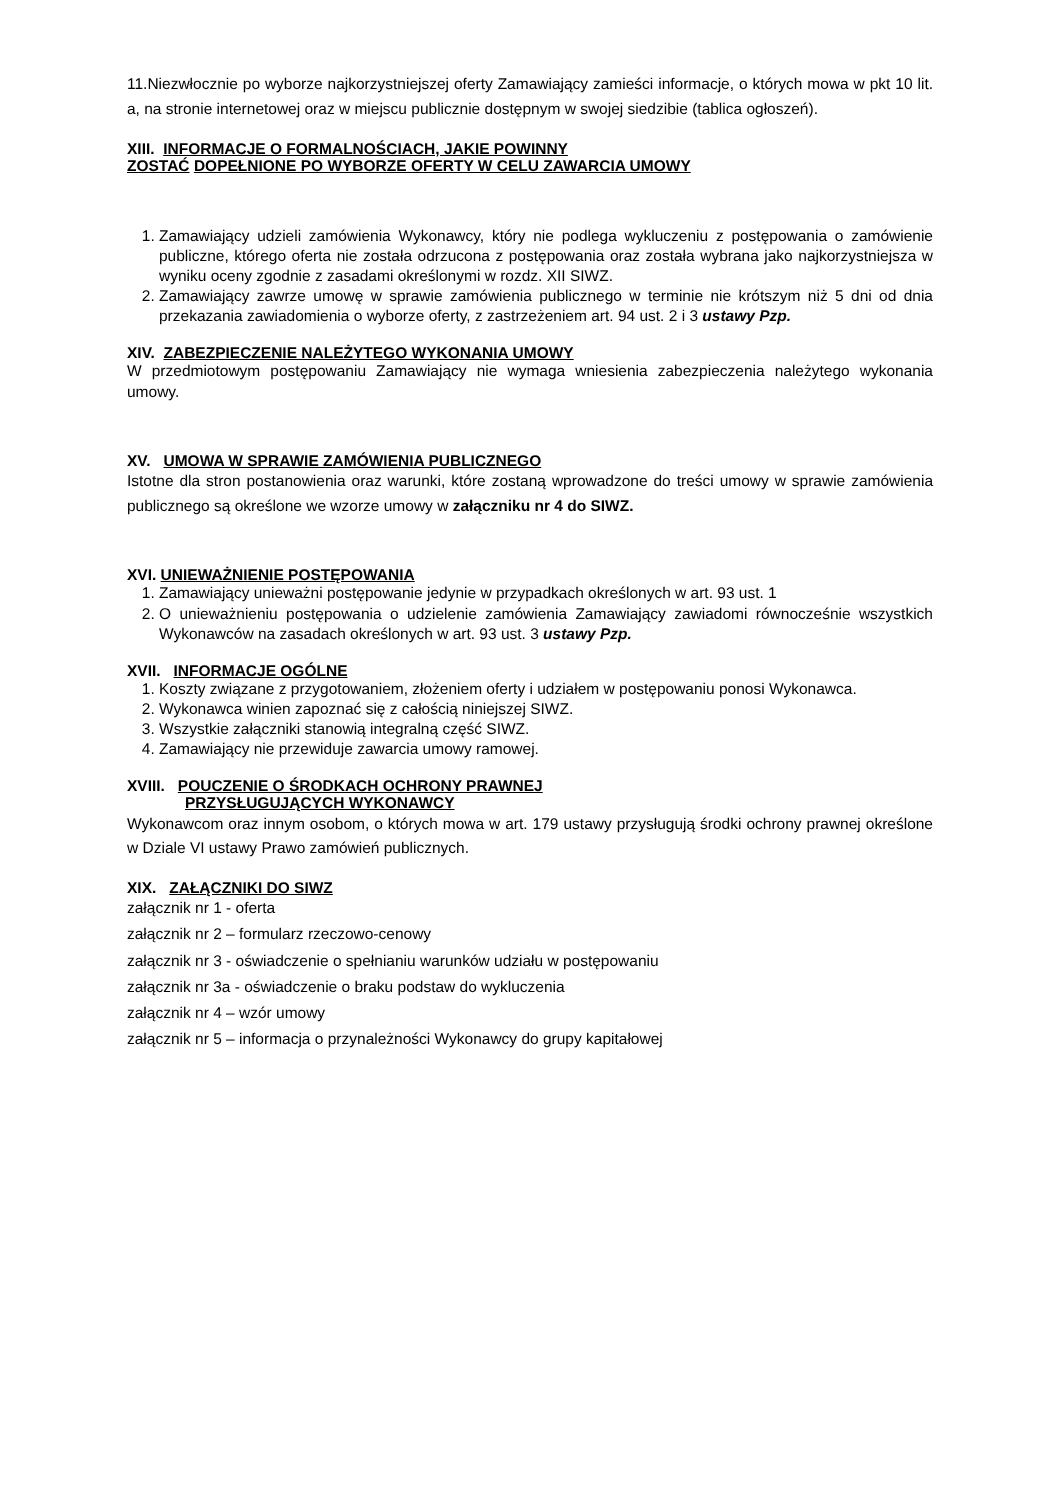11.Niezwłocznie po wyborze najkorzystniejszej oferty Zamawiający zamieści informacje, o których mowa w pkt 10 lit. a, na stronie internetowej oraz w miejscu publicznie dostępnym w swojej siedzibie (tablica ogłoszeń).
XIII. INFORMACJE O FORMALNOŚCIACH, JAKIE POWINNY
ZOSTAĆ DOPEŁNIONE PO WYBORZE OFERTY W CELU ZAWARCIA UMOWY
1. Zamawiający udzieli zamówienia Wykonawcy, który nie podlega wykluczeniu z postępowania o zamówienie publiczne, którego oferta nie została odrzucona z postępowania oraz została wybrana jako najkorzystniejsza w wyniku oceny zgodnie z zasadami określonymi w rozdz. XII SIWZ.
2. Zamawiający zawrze umowę w sprawie zamówienia publicznego w terminie nie krótszym niż 5 dni od dnia przekazania zawiadomienia o wyborze oferty, z zastrzeżeniem art. 94 ust. 2 i 3 ustawy Pzp.
XIV. ZABEZPIECZENIE NALEŻYTEGO WYKONANIA UMOWY
W przedmiotowym postępowaniu Zamawiający nie wymaga wniesienia zabezpieczenia należytego wykonania umowy.
XV. UMOWA W SPRAWIE ZAMÓWIENIA PUBLICZNEGO
Istotne dla stron postanowienia oraz warunki, które zostaną wprowadzone do treści umowy w sprawie zamówienia publicznego są określone we wzorze umowy w załączniku nr 4 do SIWZ.
XVI. UNIEWAŻNIENIE POSTĘPOWANIA
1. Zamawiający unieważni postępowanie jedynie w przypadkach określonych w art. 93 ust. 1
2. O unieważnieniu postępowania o udzielenie zamówienia Zamawiający zawiadomi równocześnie wszystkich Wykonawców na zasadach określonych w art. 93 ust. 3 ustawy Pzp.
XVII. INFORMACJE OGÓLNE
1. Koszty związane z przygotowaniem, złożeniem oferty i udziałem w postępowaniu ponosi Wykonawca.
2. Wykonawca winien zapoznać się z całością niniejszej SIWZ.
3. Wszystkie załączniki stanowią integralną część SIWZ.
4. Zamawiający nie przewiduje zawarcia umowy ramowej.
XVIII. POUCZENIE O ŚRODKACH OCHRONY PRAWNEJ
PRZYSŁUGUJĄCYCH WYKONAWCY
Wykonawcom oraz innym osobom, o których mowa w art. 179 ustawy przysługują środki ochrony prawnej określone w Dziale VI ustawy Prawo zamówień publicznych.
XIX. ZAŁĄCZNIKI DO SIWZ
załącznik nr 1 - oferta
załącznik nr 2 – formularz rzeczowo-cenowy
załącznik nr 3 - oświadczenie o spełnianiu warunków udziału w postępowaniu
załącznik nr 3a - oświadczenie o braku podstaw do wykluczenia
załącznik nr 4 – wzór umowy
załącznik nr 5 – informacja o przynależności Wykonawcy do grupy kapitałowej